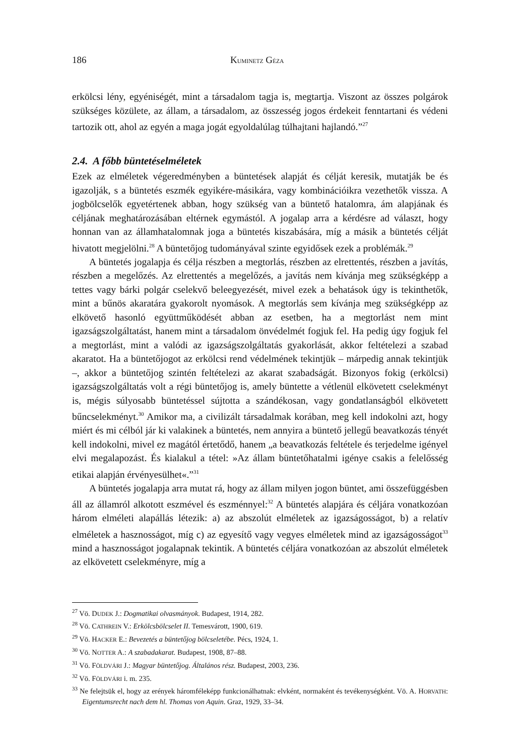186 KUMINETZ GÉZA
erkölcsi lény, egyéniségét, mint a társadalom tagja is, megtartja. Viszont az összes polgárok szükséges közülete, az állam, a társadalom, az összesség jogos érdekeit fenntartani és védeni tartozik ott, ahol az egyén a maga jogát egyoldalúlag túlhajtani hajlandó.”<sup>27</sup>
2.4. A főbb büntetéselméletek
Ezek az elméletek végeredményben a büntetések alapját és célját keresik, mutatják be és igazolják, s a büntetés eszmék egyikére-másikára, vagy kombinációikra vezethetők vissza. A jogbölcselők egyetértenek abban, hogy szükség van a büntető hatalomra, ám alapjának és céljának meghatározásában eltérnek egymástól. A jogalap arra a kérdésre ad választ, hogy honnan van az államhatalomnak joga a büntetés kiszabására, míg a másik a büntetés célját hivatott megjelölni.<sup>28</sup> A büntetőjog tudományával szinte egyidősek ezek a problémák.<sup>29</sup>
A büntetés jogalapja és célja részben a megtorlás, részben az elrettentés, részben a javítás, részben a megelőzés. Az elrettentés a megelőzés, a javítás nem kívánja meg szükségképp a tettes vagy bárki polgár cselekvő beleegyezését, mivel ezek a behatások úgy is tekinthetők, mint a bűnös akaratára gyakorolt nyomások. A megtorlás sem kívánja meg szükségképp az elkövető hasonló együttműködését abban az esetben, ha a megtorlást nem mint igazságszolgáltatást, hanem mint a társadalom önvédelmét fogjuk fel. Ha pedig úgy fogjuk fel a megtorlást, mint a valódi az igazságszolgáltatás gyakorlását, akkor feltételezi a szabad akaratot. Ha a büntetőjogot az erkölcsi rend védelmének tekintjük – márpedig annak tekintjük –, akkor a büntetőjog szintén feltételezi az akarat szabadságát. Bizonyos fokig (erkölcsi) igazságszolgáltatás volt a régi büntetőjog is, amely büntette a vétlenül elkövetett cselekményt is, mégis súlyosabb büntetéssel sújtotta a szándékosan, vagy gondatlanságból elkövetett bűncselekményt.<sup>30</sup> Amikor ma, a civilizált társadalmak korában, meg kell indokolni azt, hogy miért és mi célból jár ki valakinek a büntetés, nem annyira a büntető jellegű beavatkozás tényét kell indokolni, mivel ez magától értetődő, hanem „a beavatkozás feltétele és terjedelme igényel elvi megalapozást. És kialakul a tétel: »Az állam büntetőhatalmi igénye csakis a felelősség etikai alapján érvényesülhet«.”<sup>31</sup>
A büntetés jogalapja arra mutat rá, hogy az állam milyen jogon büntet, ami összefüggésben áll az államról alkotott eszmével és eszménnyel:<sup>32</sup> A büntetés alapjára és céljára vonatkozóan három elméleti alapállás létezik: a) az abszolút elméletek az igazságosságot, b) a relatív elméletek a hasznosságot, míg c) az egyesítő vagy vegyes elméletek mind az igazságosságot<sup>33</sup> mind a hasznosságot jogalapnak tekintik. A büntetés céljára vonatkozóan az abszolút elméletek az elkövetett cselekményre, míg a
<sup>27</sup> Vö. DUDEK J.: Dogmatikai olvasmányok. Budapest, 1914, 282.
<sup>28</sup> Vö. CATHREIN V.: Erkölcsbölcselet II. Temesvárott, 1900, 619.
<sup>29</sup> Vö. HACKER E.: Bevezetés a büntetőjog bölcseletébe. Pécs, 1924, 1.
<sup>30</sup> Vö. NOTTER A.: A szabadakarat. Budapest, 1908, 87–88.
<sup>31</sup> Vö. FÖLDVÁRI J.: Magyar büntetőjog. Általános rész. Budapest, 2003, 236.
<sup>32</sup> Vö. FÖLDVÁRI i. m. 235.
<sup>33</sup> Ne felejtsük el, hogy az erények háromféleképp funkcionálhatnak: elvként, normaként és tevékenységként. Vö. A. HORVATH: Eigentumsrecht nach dem hl. Thomas von Aquin. Graz, 1929, 33–34.